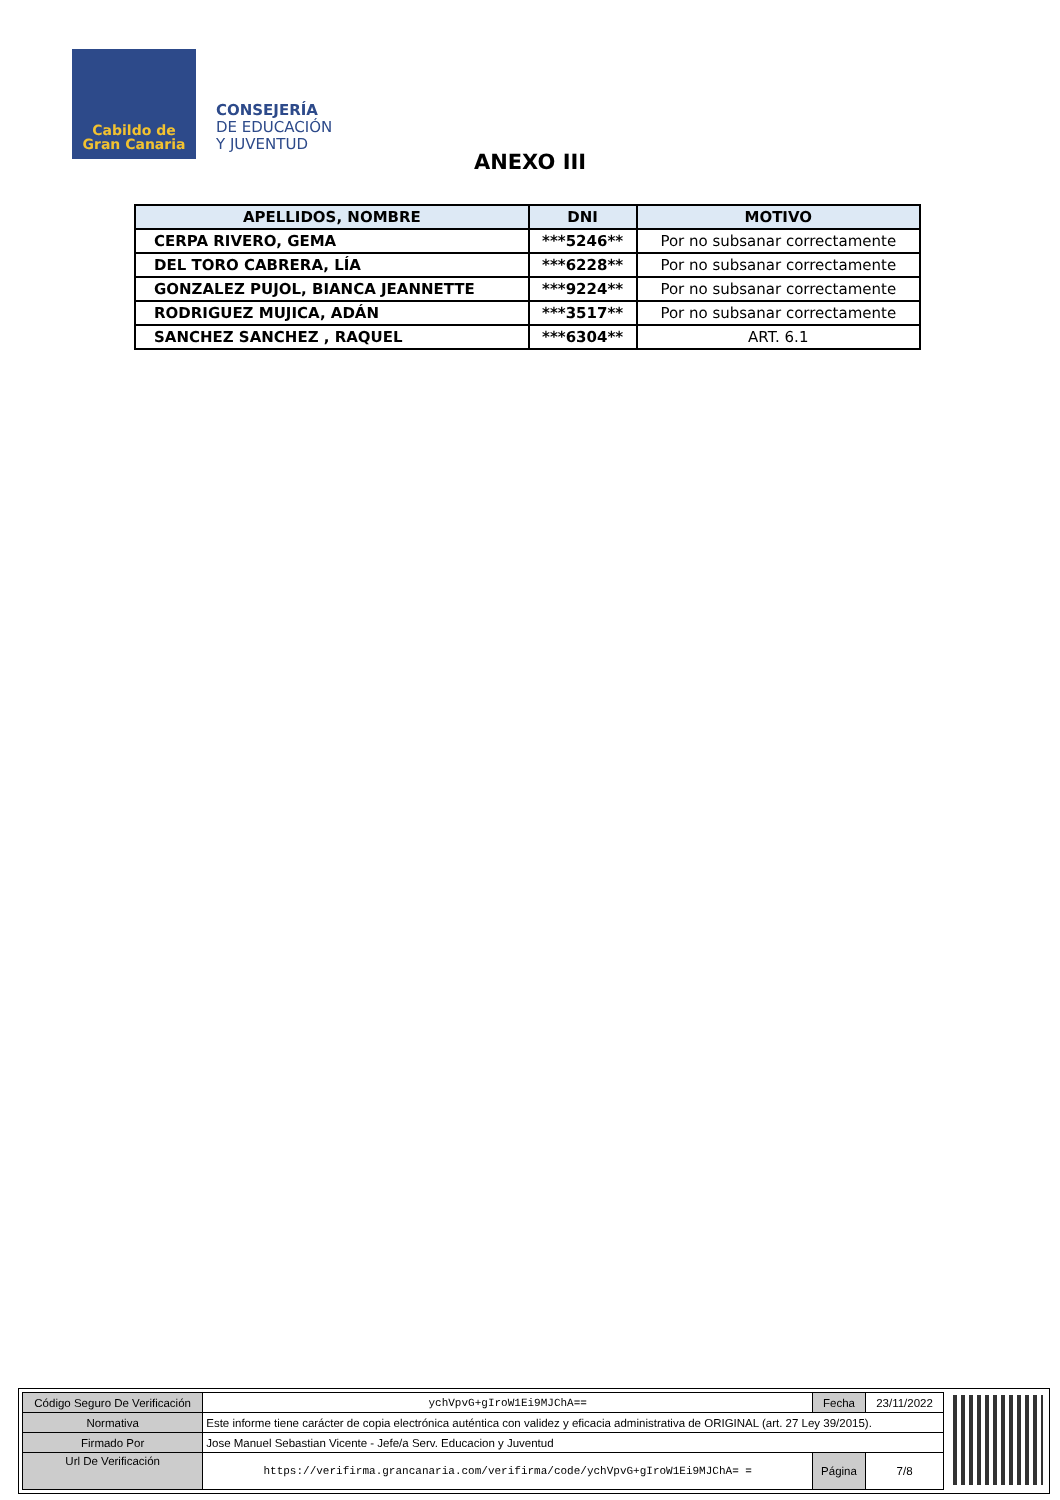Cabildo de
Gran Canaria
CONSEJERÍA
DE EDUCACIÓN
Y JUVENTUD
ANEXO III
| APELLIDOS, NOMBRE | DNI | MOTIVO |
| --- | --- | --- |
| CERPA RIVERO, GEMA | ***5246** | Por no subsanar correctamente |
| DEL TORO CABRERA, LÍA | ***6228** | Por no subsanar correctamente |
| GONZALEZ PUJOL, BIANCA JEANNETTE | ***9224** | Por no subsanar correctamente |
| RODRIGUEZ MUJICA, ADÁN | ***3517** | Por no subsanar correctamente |
| SANCHEZ SANCHEZ , RAQUEL | ***6304** | ART. 6.1 |
| Código Seguro De Verificación | ychVpvG+gIroW1Ei9MJChA== | Fecha | 23/11/2022 |
| Normativa | Este informe tiene carácter de copia electrónica auténtica con validez y eficacia administrativa de ORIGINAL (art. 27 Ley 39/2015). | | |
| Firmado Por | Jose Manuel Sebastian Vicente - Jefe/a Serv. Educacion y Juventud | | |
| Url De Verificación | https://verifirma.grancanaria.com/verifirma/code/ychVpvG+gIroW1Ei9MJChA= = | Página | 7/8 |